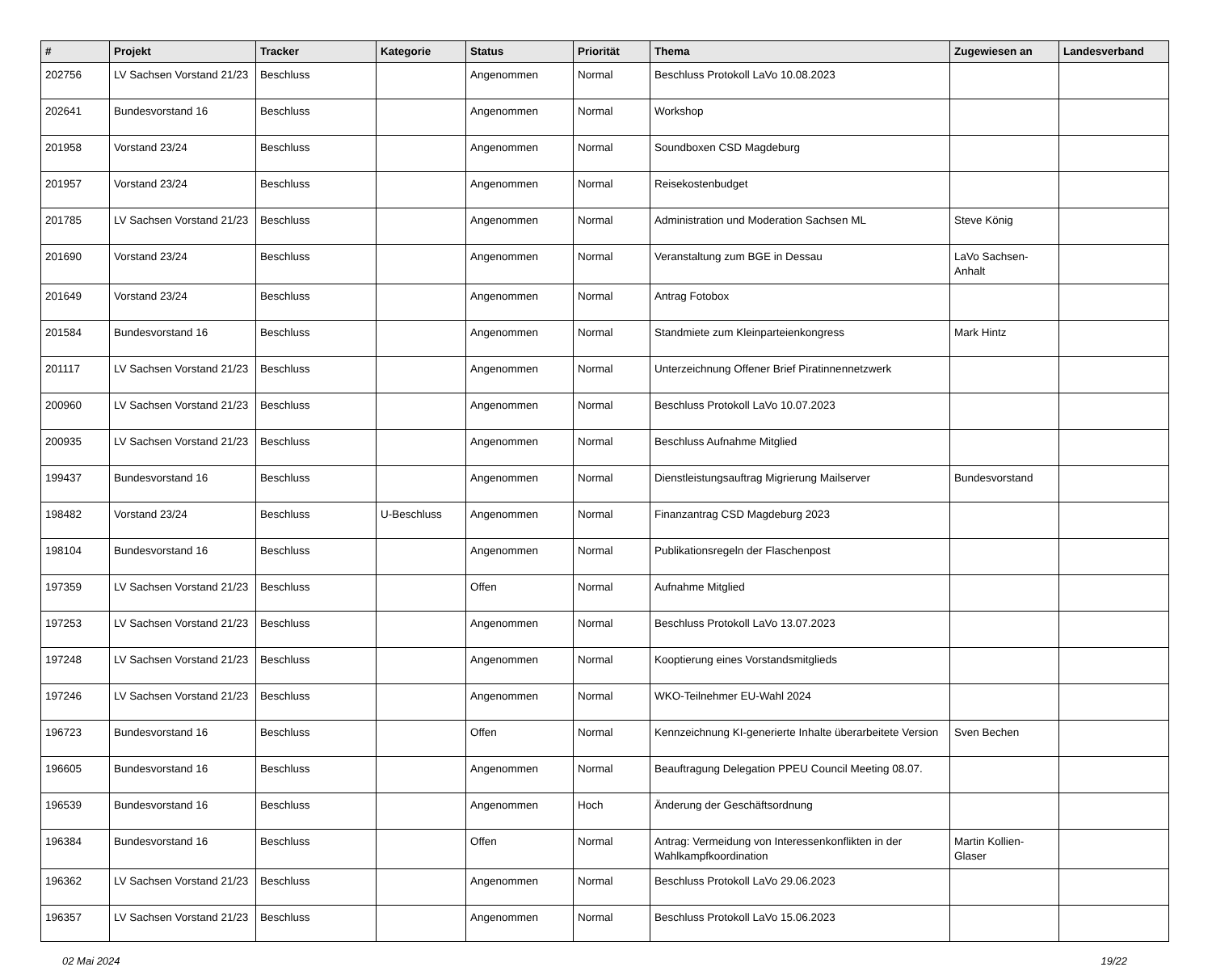| # | Projekt | Tracker | Kategorie | Status | Priorität | Thema | Zugewiesen an | Landesverband |
| --- | --- | --- | --- | --- | --- | --- | --- | --- |
| 202756 | LV Sachsen Vorstand 21/23 | Beschluss | | Angenommen | Normal | Beschluss Protokoll LaVo 10.08.2023 | | |
| 202641 | Bundesvorstand 16 | Beschluss | | Angenommen | Normal | Workshop | | |
| 201958 | Vorstand 23/24 | Beschluss | | Angenommen | Normal | Soundboxen CSD Magdeburg | | |
| 201957 | Vorstand 23/24 | Beschluss | | Angenommen | Normal | Reisekostenbudget | | |
| 201785 | LV Sachsen Vorstand 21/23 | Beschluss | | Angenommen | Normal | Administration und Moderation Sachsen ML | Steve König | |
| 201690 | Vorstand 23/24 | Beschluss | | Angenommen | Normal | Veranstaltung zum BGE in Dessau | LaVo Sachsen-Anhalt | |
| 201649 | Vorstand 23/24 | Beschluss | | Angenommen | Normal | Antrag Fotobox | | |
| 201584 | Bundesvorstand 16 | Beschluss | | Angenommen | Normal | Standmiete zum Kleinparteienkongress | Mark Hintz | |
| 201117 | LV Sachsen Vorstand 21/23 | Beschluss | | Angenommen | Normal | Unterzeichnung Offener Brief Piratinnennetzwerk | | |
| 200960 | LV Sachsen Vorstand 21/23 | Beschluss | | Angenommen | Normal | Beschluss Protokoll LaVo 10.07.2023 | | |
| 200935 | LV Sachsen Vorstand 21/23 | Beschluss | | Angenommen | Normal | Beschluss Aufnahme Mitglied | | |
| 199437 | Bundesvorstand 16 | Beschluss | | Angenommen | Normal | Dienstleistungsauftrag Migrierung Mailserver | Bundesvorstand | |
| 198482 | Vorstand 23/24 | Beschluss | U-Beschluss | Angenommen | Normal | Finanzantrag CSD Magdeburg 2023 | | |
| 198104 | Bundesvorstand 16 | Beschluss | | Angenommen | Normal | Publikationsregeln der Flaschenpost | | |
| 197359 | LV Sachsen Vorstand 21/23 | Beschluss | | Offen | Normal | Aufnahme Mitglied | | |
| 197253 | LV Sachsen Vorstand 21/23 | Beschluss | | Angenommen | Normal | Beschluss Protokoll LaVo 13.07.2023 | | |
| 197248 | LV Sachsen Vorstand 21/23 | Beschluss | | Angenommen | Normal | Kooptierung eines Vorstandsmitglieds | | |
| 197246 | LV Sachsen Vorstand 21/23 | Beschluss | | Angenommen | Normal | WKO-Teilnehmer EU-Wahl 2024 | | |
| 196723 | Bundesvorstand 16 | Beschluss | | Offen | Normal | Kennzeichnung KI-generierte Inhalte überarbeitete Version | Sven Bechen | |
| 196605 | Bundesvorstand 16 | Beschluss | | Angenommen | Normal | Beauftragung Delegation PPEU Council Meeting 08.07. | | |
| 196539 | Bundesvorstand 16 | Beschluss | | Angenommen | Hoch | Änderung der Geschäftsordnung | | |
| 196384 | Bundesvorstand 16 | Beschluss | | Offen | Normal | Antrag: Vermeidung von Interessenkonflikten in der Wahlkampfkoordination | Martin Kollien-Glaser | |
| 196362 | LV Sachsen Vorstand 21/23 | Beschluss | | Angenommen | Normal | Beschluss Protokoll LaVo 29.06.2023 | | |
| 196357 | LV Sachsen Vorstand 21/23 | Beschluss | | Angenommen | Normal | Beschluss Protokoll LaVo 15.06.2023 | | |
02 Mai 2024 19/22